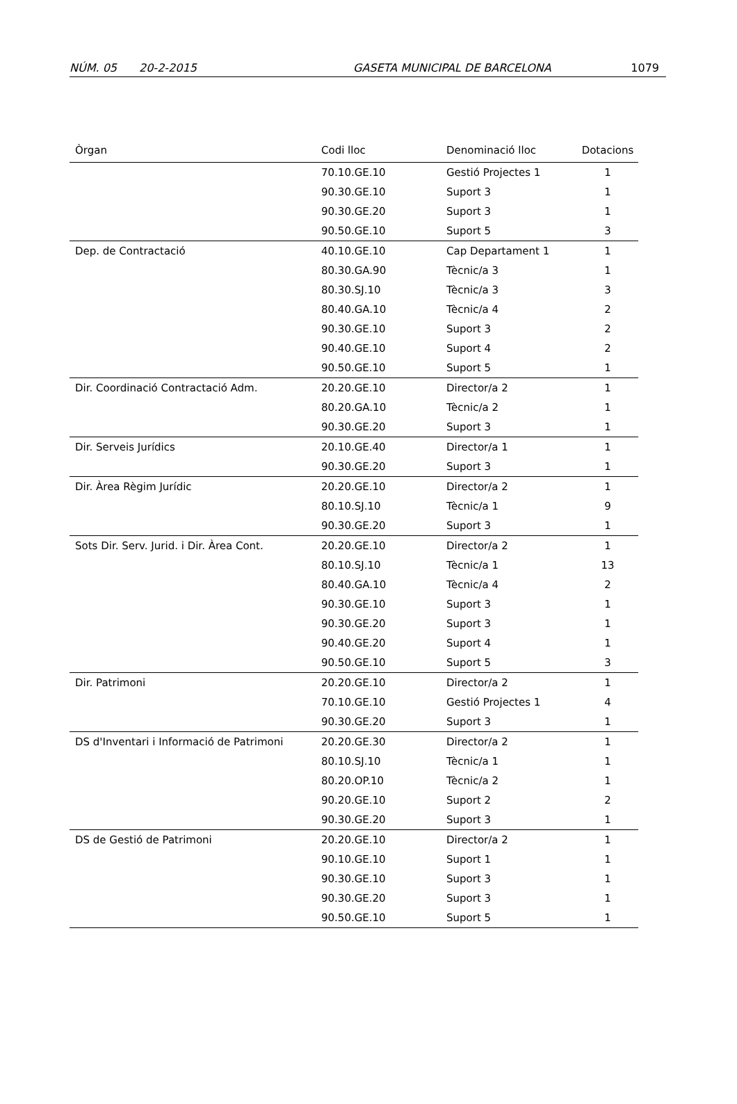NÚM. 05 20-2-2015 GASETA MUNICIPAL DE BARCELONA 1079
| Òrgan | Codi lloc | Denominació lloc | Dotacions |
| --- | --- | --- | --- |
| | 70.10.GE.10 | Gestió Projectes 1 | 1 |
| | 90.30.GE.10 | Suport 3 | 1 |
| | 90.30.GE.20 | Suport 3 | 1 |
| | 90.50.GE.10 | Suport 5 | 3 |
| Dep. de Contractació | 40.10.GE.10 | Cap Departament 1 | 1 |
| | 80.30.GA.90 | Tècnic/a 3 | 1 |
| | 80.30.SJ.10 | Tècnic/a 3 | 3 |
| | 80.40.GA.10 | Tècnic/a 4 | 2 |
| | 90.30.GE.10 | Suport 3 | 2 |
| | 90.40.GE.10 | Suport 4 | 2 |
| | 90.50.GE.10 | Suport 5 | 1 |
| Dir. Coordinació Contractació Adm. | 20.20.GE.10 | Director/a 2 | 1 |
| | 80.20.GA.10 | Tècnic/a 2 | 1 |
| | 90.30.GE.20 | Suport 3 | 1 |
| Dir. Serveis Jurídics | 20.10.GE.40 | Director/a 1 | 1 |
| | 90.30.GE.20 | Suport 3 | 1 |
| Dir. Àrea Règim Jurídic | 20.20.GE.10 | Director/a 2 | 1 |
| | 80.10.SJ.10 | Tècnic/a 1 | 9 |
| | 90.30.GE.20 | Suport 3 | 1 |
| Sots Dir. Serv. Jurid. i Dir. Àrea Cont. | 20.20.GE.10 | Director/a 2 | 1 |
| | 80.10.SJ.10 | Tècnic/a 1 | 13 |
| | 80.40.GA.10 | Tècnic/a 4 | 2 |
| | 90.30.GE.10 | Suport 3 | 1 |
| | 90.30.GE.20 | Suport 3 | 1 |
| | 90.40.GE.20 | Suport 4 | 1 |
| | 90.50.GE.10 | Suport 5 | 3 |
| Dir. Patrimoni | 20.20.GE.10 | Director/a 2 | 1 |
| | 70.10.GE.10 | Gestió Projectes 1 | 4 |
| | 90.30.GE.20 | Suport 3 | 1 |
| DS d'Inventari i Informació de Patrimoni | 20.20.GE.30 | Director/a 2 | 1 |
| | 80.10.SJ.10 | Tècnic/a 1 | 1 |
| | 80.20.OP.10 | Tècnic/a 2 | 1 |
| | 90.20.GE.10 | Suport 2 | 2 |
| | 90.30.GE.20 | Suport 3 | 1 |
| DS de Gestió de Patrimoni | 20.20.GE.10 | Director/a 2 | 1 |
| | 90.10.GE.10 | Suport 1 | 1 |
| | 90.30.GE.10 | Suport 3 | 1 |
| | 90.30.GE.20 | Suport 3 | 1 |
| | 90.50.GE.10 | Suport 5 | 1 |